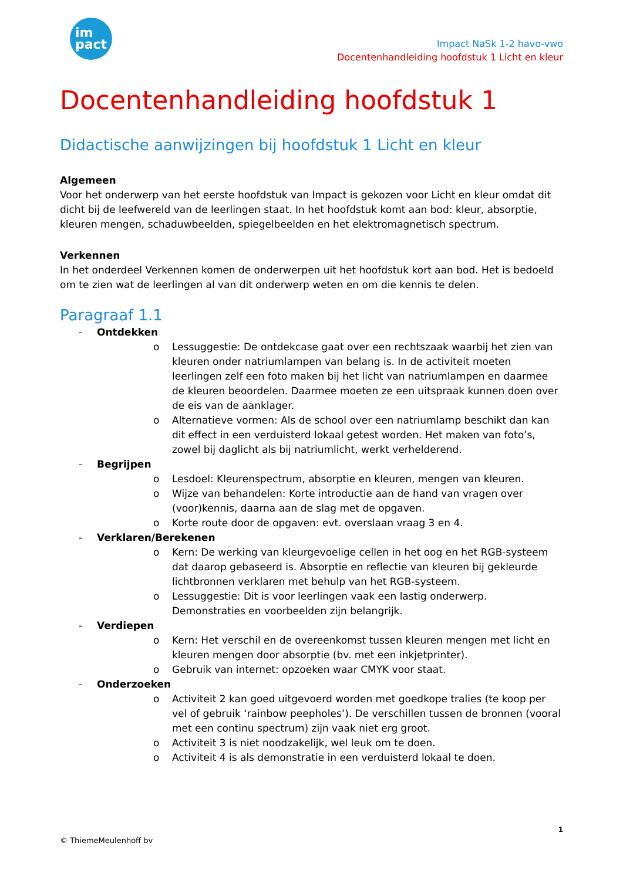im
pact
Impact NaSk 1-2 havo-vwo
Docentenhandleiding hoofdstuk 1 Licht en kleur
Docentenhandleiding hoofdstuk 1
Didactische aanwijzingen bij hoofdstuk 1 Licht en kleur
Algemeen
Voor het onderwerp van het eerste hoofdstuk van Impact is gekozen voor Licht en kleur omdat dit dicht bij de leefwereld van de leerlingen staat. In het hoofdstuk komt aan bod: kleur, absorptie, kleuren mengen, schaduwbeelden, spiegelbeelden en het elektromagnetisch spectrum.
Verkennen
In het onderdeel Verkennen komen de onderwerpen uit het hoofdstuk kort aan bod. Het is bedoeld om te zien wat de leerlingen al van dit onderwerp weten en om die kennis te delen.
Paragraaf 1.1
- Ontdekken
o Lessuggestie: De ontdekcase gaat over een rechtszaak waarbij het zien van kleuren onder natriumlampen van belang is. In de activiteit moeten leerlingen zelf een foto maken bij het licht van natriumlampen en daarmee de kleuren beoordelen. Daarmee moeten ze een uitspraak kunnen doen over de eis van de aanklager.
o Alternatieve vormen: Als de school over een natriumlamp beschikt dan kan dit effect in een verduisterd lokaal getest worden. Het maken van foto’s, zowel bij daglicht als bij natriumlicht, werkt verhelderend.
- Begrijpen
o Lesdoel: Kleurenspectrum, absorptie en kleuren, mengen van kleuren.
o Wijze van behandelen: Korte introductie aan de hand van vragen over (voor)kennis, daarna aan de slag met de opgaven.
o Korte route door de opgaven: evt. overslaan vraag 3 en 4.
- Verklaren/Berekenen
o Kern: De werking van kleurgevoelige cellen in het oog en het RGB-systeem dat daarop gebaseerd is. Absorptie en reflectie van kleuren bij gekleurde lichtbronnen verklaren met behulp van het RGB-systeem.
o Lessuggestie: Dit is voor leerlingen vaak een lastig onderwerp. Demonstraties en voorbeelden zijn belangrijk.
- Verdiepen
o Kern: Het verschil en de overeenkomst tussen kleuren mengen met licht en kleuren mengen door absorptie (bv. met een inkjetprinter).
o Gebruik van internet: opzoeken waar CMYK voor staat.
- Onderzoeken
o Activiteit 2 kan goed uitgevoerd worden met goedkope tralies (te koop per vel of gebruik ‘rainbow peepholes’). De verschillen tussen de bronnen (vooral met een continu spectrum) zijn vaak niet erg groot.
o Activiteit 3 is niet noodzakelijk, wel leuk om te doen.
o Activiteit 4 is als demonstratie in een verduisterd lokaal te doen.
1
© ThiemeMeulenhoff bv